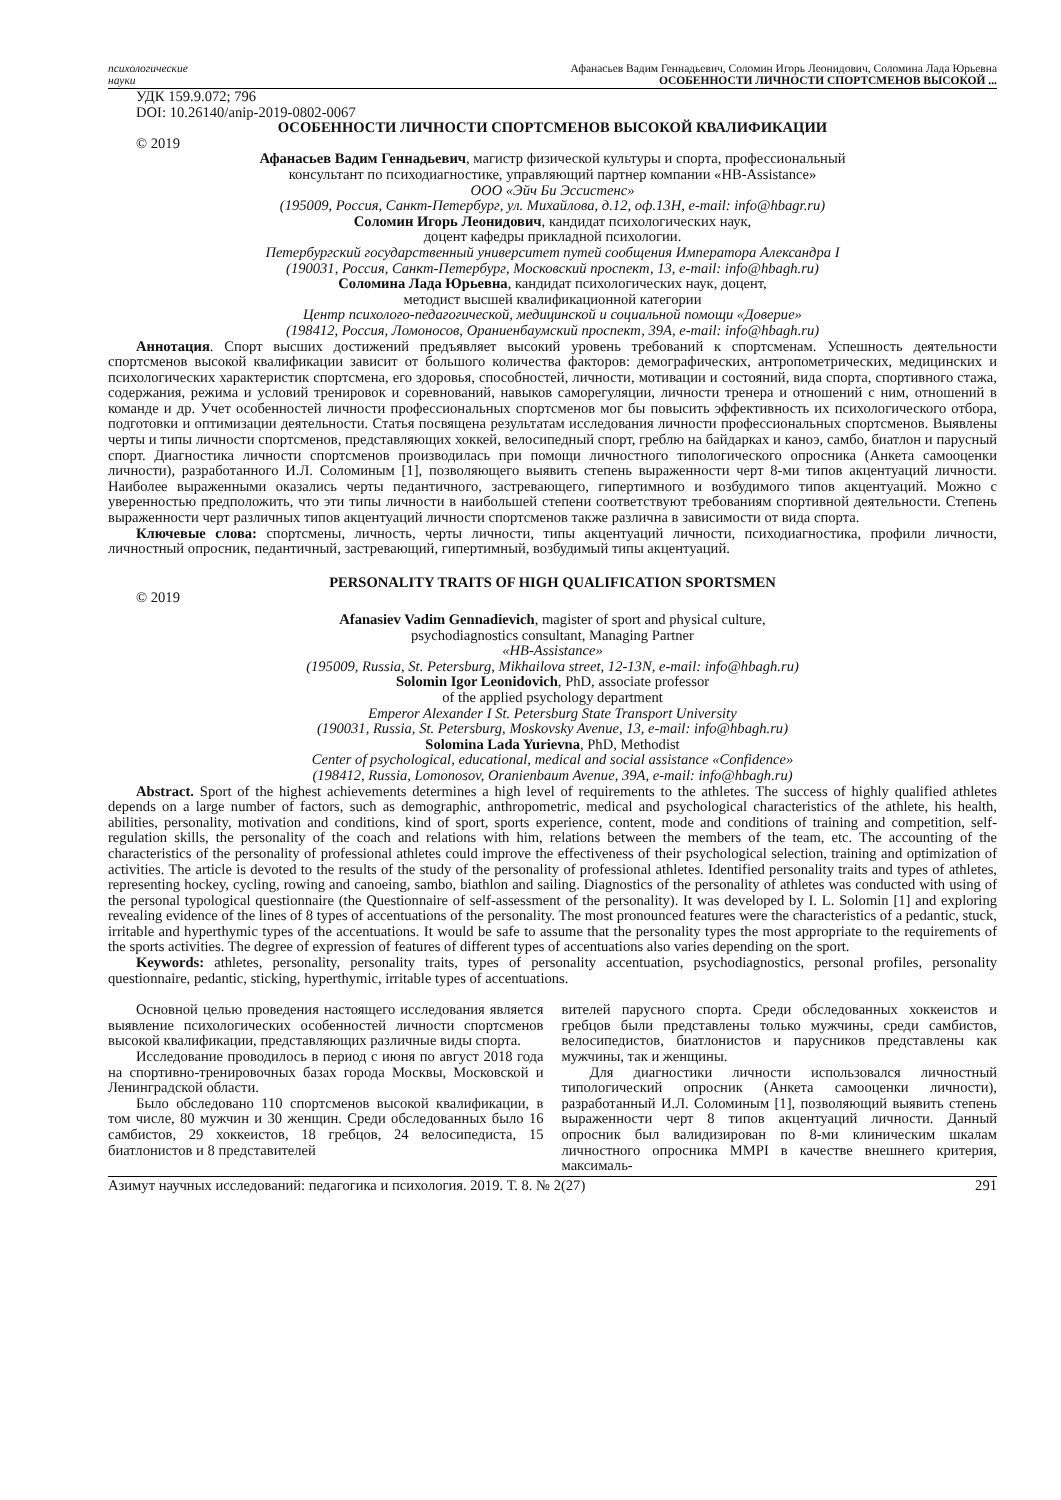психологические
науки
Афанасьев Вадим Геннадьевич, Соломин Игорь Леонидович, Соломина Лада Юрьевна
ОСОБЕННОСТИ ЛИЧНОСТИ СПОРТСМЕНОВ ВЫСОКОЙ ...
УДК 159.9.072; 796
DOI: 10.26140/anip-2019-0802-0067
ОСОБЕННОСТИ ЛИЧНОСТИ СПОРТСМЕНОВ ВЫСОКОЙ КВАЛИФИКАЦИИ
© 2019
Афанасьев Вадим Геннадьевич, магистр физической культуры и спорта, профессиональный
консультант по психодиагностике, управляющий партнер компании «HB-Assistance»
ООО «Эйч Би Эссистенс»
(195009, Россия, Санкт-Петербург, ул. Михайлова, д.12, оф.13Н, e-mail: info@hbagr.ru)
Соломин Игорь Леонидович, кандидат психологических наук,
доцент кафедры прикладной психологии.
Петербургский государственный университет путей сообщения Императора Александра I
(190031, Россия, Санкт-Петербург, Московский проспект, 13, e-mail: info@hbagh.ru)
Соломина Лада Юрьевна, кандидат психологических наук, доцент,
методист высшей квалификационной категории
Центр психолого-педагогической, медицинской и социальной помощи «Доверие»
(198412, Россия, Ломоносов, Ораниенбаумский проспект, 39А, e-mail: info@hbagh.ru)
Аннотация. Спорт высших достижений предъявляет высокий уровень требований к спортсменам. Успешность деятельности спортсменов высокой квалификации зависит от большого количества факторов: демографических, антропометрических, медицинских и психологических характеристик спортсмена, его здоровья, способностей, личности, мотивации и состояний, вида спорта, спортивного стажа, содержания, режима и условий тренировок и соревнований, навыков саморегуляции, личности тренера и отношений с ним, отношений в команде и др. Учет особенностей личности профессиональных спортсменов мог бы повысить эффективность их психологического отбора, подготовки и оптимизации деятельности. Статья посвящена результатам исследования личности профессиональных спортсменов. Выявлены черты и типы личности спортсменов, представляющих хоккей, велосипедный спорт, греблю на байдарках и каноэ, самбо, биатлон и парусный спорт. Диагностика личности спортсменов производилась при помощи личностного типологического опросника (Анкета самооценки личности), разработанного И.Л. Соломиным [1], позволяющего выявить степень выраженности черт 8-ми типов акцентуаций личности. Наиболее выраженными оказались черты педантичного, застревающего, гипертимного и возбудимого типов акцентуаций. Можно с уверенностью предположить, что эти типы личности в наибольшей степени соответствуют требованиям спортивной деятельности. Степень выраженности черт различных типов акцентуаций личности спортсменов также различна в зависимости от вида спорта.
Ключевые слова: спортсмены, личность, черты личности, типы акцентуаций личности, психодиагностика, профили личности, личностный опросник, педантичный, застревающий, гипертимный, возбудимый типы акцентуаций.
PERSONALITY TRAITS OF HIGH QUALIFICATION SPORTSMEN
© 2019
Afanasiev Vadim Gennadievich, magister of sport and physical culture,
psychodiagnostics consultant, Managing Partner
«HB-Assistance»
(195009, Russia, St. Petersburg, Mikhailova street, 12-13N, e-mail: info@hbagh.ru)
Solomin Igor Leonidovich, PhD, associate professor
of the applied psychology department
Emperor Alexander I St. Petersburg State Transport University
(190031, Russia, St. Petersburg, Moskovsky Avenue, 13, e-mail: info@hbagh.ru)
Solomina Lada Yurievna, PhD, Methodist
Center of psychological, educational, medical and social assistance «Confidence»
(198412, Russia, Lomonosov, Oranienbaum Avenue, 39A, e-mail: info@hbagh.ru)
Abstract. Sport of the highest achievements determines a high level of requirements to the athletes. The success of highly qualified athletes depends on a large number of factors, such as demographic, anthropometric, medical and psychological characteristics of the athlete, his health, abilities, personality, motivation and conditions, kind of sport, sports experience, content, mode and conditions of training and competition, self-regulation skills, the personality of the coach and relations with him, relations between the members of the team, etc. The accounting of the characteristics of the personality of professional athletes could improve the effectiveness of their psychological selection, training and optimization of activities. The article is devoted to the results of the study of the personality of professional athletes. Identified personality traits and types of athletes, representing hockey, cycling, rowing and canoeing, sambo, biathlon and sailing. Diagnostics of the personality of athletes was conducted with using of the personal typological questionnaire (the Questionnaire of self-assessment of the personality). It was developed by I. L. Solomin [1] and exploring revealing evidence of the lines of 8 types of accentuations of the personality. The most pronounced features were the characteristics of a pedantic, stuck, irritable and hyperthymic types of the accentuations. It would be safe to assume that the personality types the most appropriate to the requirements of the sports activities. The degree of expression of features of different types of accentuations also varies depending on the sport.
Keywords: athletes, personality, personality traits, types of personality accentuation, psychodiagnostics, personal profiles, personality questionnaire, pedantic, sticking, hyperthymic, irritable types of accentuations.
Основной целью проведения настоящего исследования является выявление психологических особенностей личности спортсменов высокой квалификации, представляющих различные виды спорта.
Исследование проводилось в период с июня по август 2018 года на спортивно-тренировочных базах города Москвы, Московской и Ленинградской области.
Было обследовано 110 спортсменов высокой квалификации, в том числе, 80 мужчин и 30 женщин. Среди обследованных было 16 самбистов, 29 хоккеистов, 18 гребцов, 24 велосипедиста, 15 биатлонистов и 8 представителей
вителей парусного спорта. Среди обследованных хоккеистов и гребцов были представлены только мужчины, среди самбистов, велосипедистов, биатлонистов и парусников представлены как мужчины, так и женщины.
Для диагностики личности использовался личностный типологический опросник (Анкета самооценки личности), разработанный И.Л. Соломиным [1], позволяющий выявить степень выраженности черт 8 типов акцентуаций личности. Данный опросник был валидизирован по 8-ми клиническим шкалам личностного опросника MMPI в качестве внешнего критерия, максималь-
Азимут научных исследований: педагогика и психология. 2019. Т. 8. № 2(27) 291